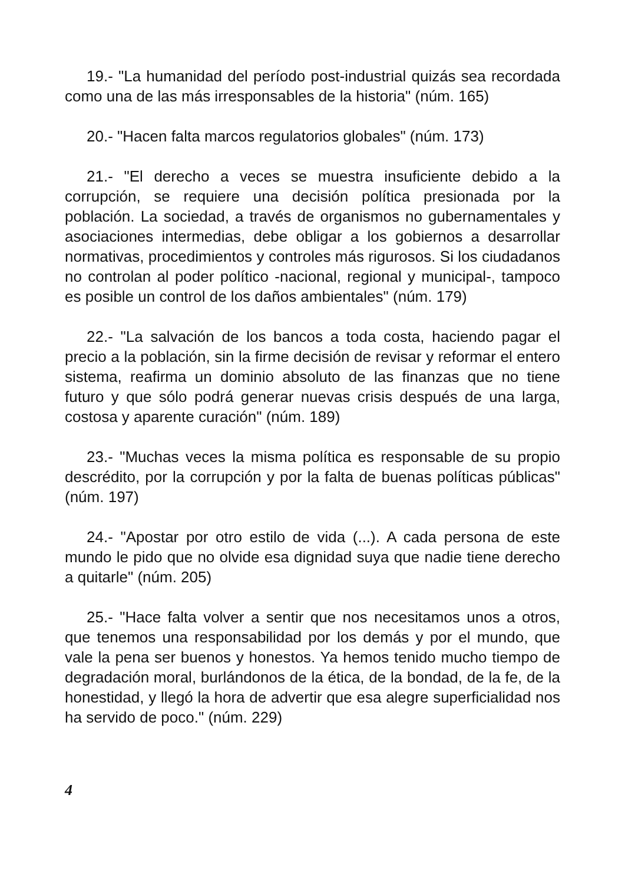19.- "La humanidad del período post-industrial quizás sea recordada como una de las más irresponsables de la historia" (núm. 165)
20.- "Hacen falta marcos regulatorios globales" (núm. 173)
21.- "El derecho a veces se muestra insuficiente debido a la corrupción, se requiere una decisión política presionada por la población. La sociedad, a través de organismos no gubernamentales y asociaciones intermedias, debe obligar a los gobiernos a desarrollar normativas, procedimientos y controles más rigurosos. Si los ciudadanos no controlan al poder político -nacional, regional y municipal-, tampoco es posible un control de los daños ambientales" (núm. 179)
22.- "La salvación de los bancos a toda costa, haciendo pagar el precio a la población, sin la firme decisión de revisar y reformar el entero sistema, reafirma un dominio absoluto de las finanzas que no tiene futuro y que sólo podrá generar nuevas crisis después de una larga, costosa y aparente curación" (núm. 189)
23.- "Muchas veces la misma política es responsable de su propio descrédito, por la corrupción y por la falta de buenas políticas públicas" (núm. 197)
24.- "Apostar por otro estilo de vida (...). A cada persona de este mundo le pido que no olvide esa dignidad suya que nadie tiene derecho a quitarle" (núm. 205)
25.- "Hace falta volver a sentir que nos necesitamos unos a otros, que tenemos una responsabilidad por los demás y por el mundo, que vale la pena ser buenos y honestos. Ya hemos tenido mucho tiempo de degradación moral, burlándonos de la ética, de la bondad, de la fe, de la honestidad, y llegó la hora de advertir que esa alegre superficialidad nos ha servido de poco." (núm. 229)
4